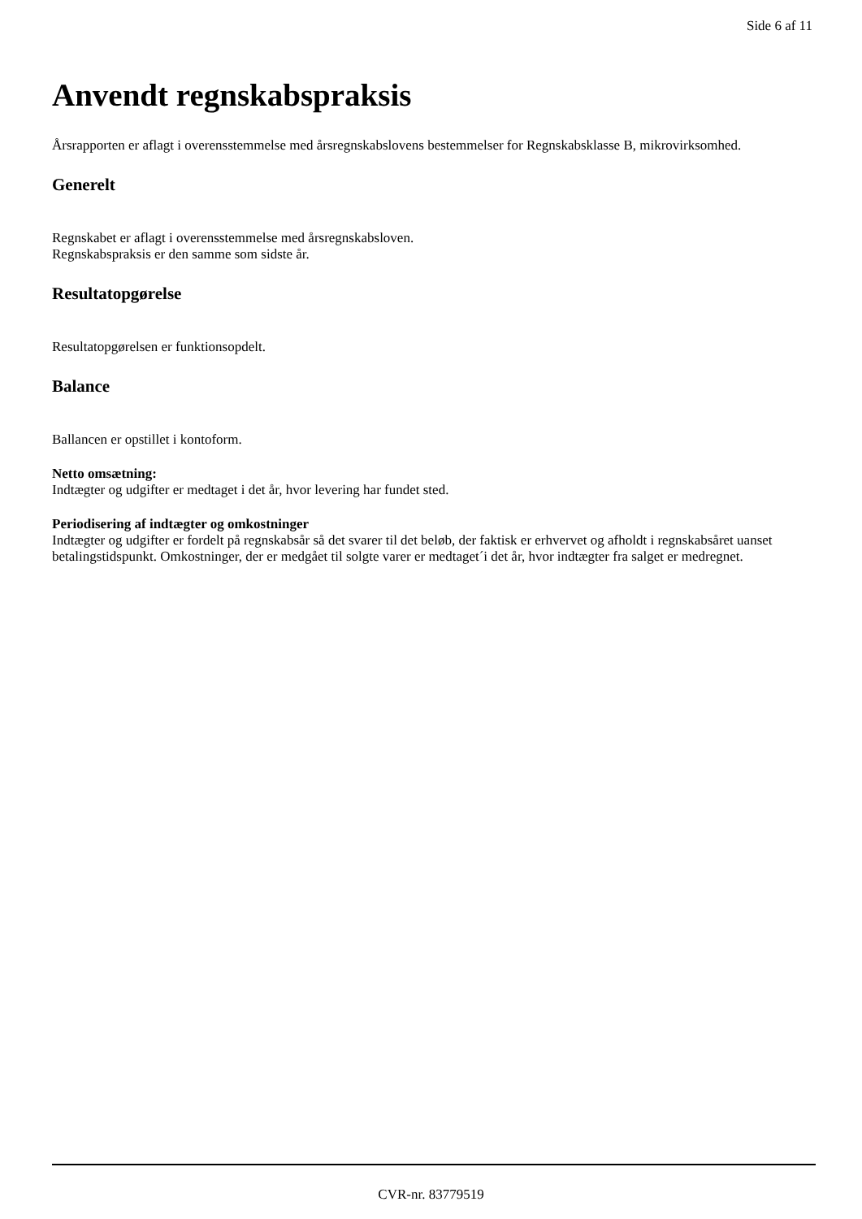Side 6 af 11
Anvendt regnskabspraksis
Årsrapporten er aflagt i overensstemmelse med årsregnskabslovens bestemmelser for Regnskabsklasse B, mikrovirksomhed.
Generelt
Regnskabet er aflagt i overensstemmelse med årsregnskabsloven.
Regnskabspraksis er den samme som sidste år.
Resultatopgørelse
Resultatopgørelsen er funktionsopdelt.
Balance
Ballancen er opstillet i kontoform.
Netto omsætning:
Indtægter og udgifter er medtaget i det år, hvor levering har fundet sted.
Periodisering af indtægter og omkostninger
Indtægter og udgifter er fordelt på regnskabsår så det svarer til det beløb, der faktisk er erhvervet og afholdt i regnskabsåret uanset betalingstidspunkt. Omkostninger, der er medgået til solgte varer er medtaget´i det år, hvor indtægter fra salget er medregnet.
CVR-nr. 83779519